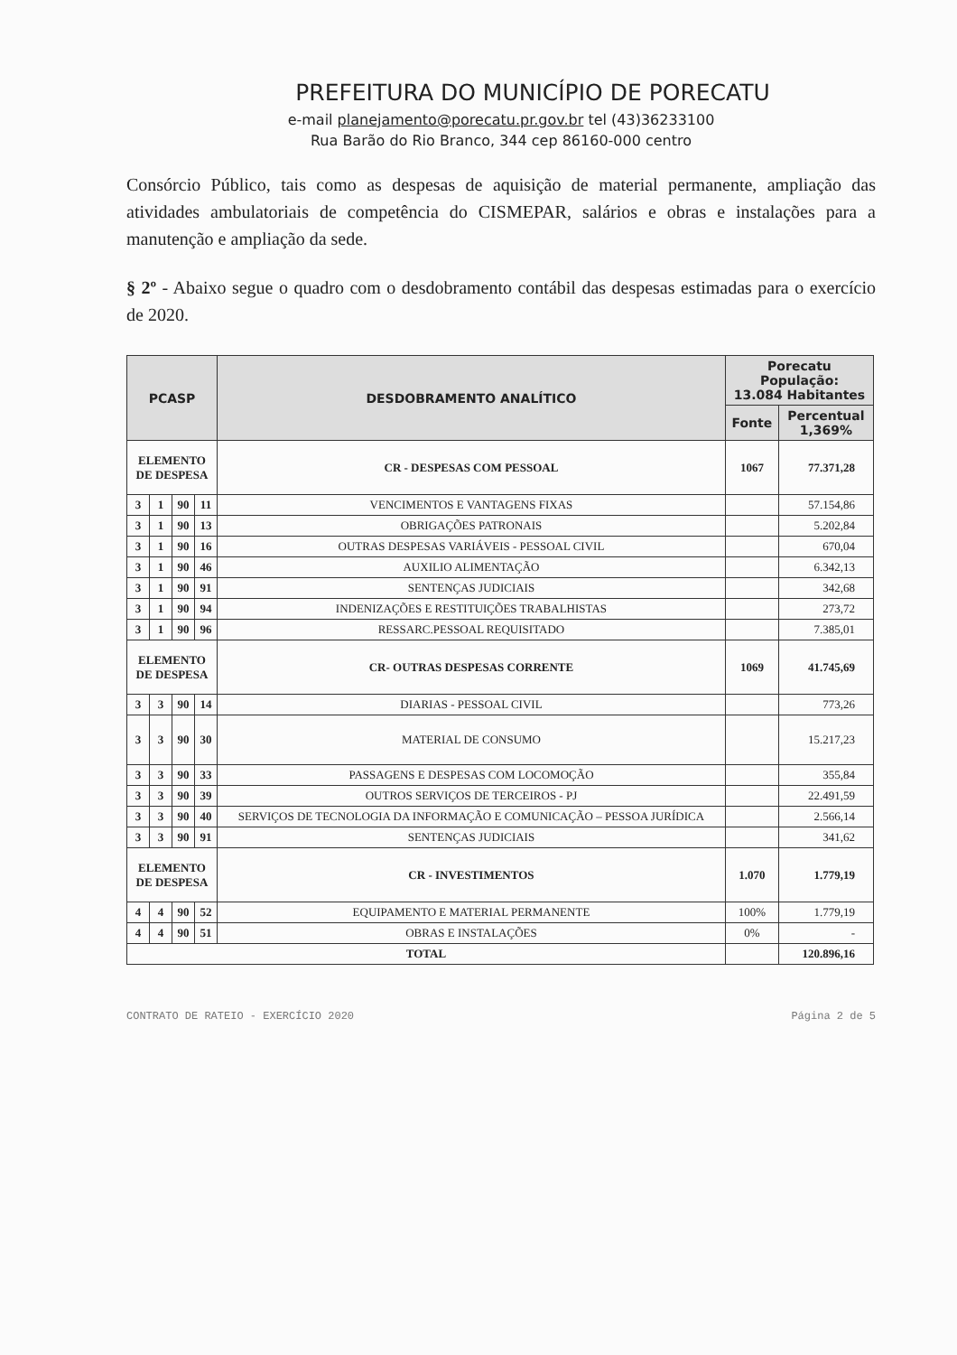PREFEITURA DO MUNICÍPIO DE PORECATU
e-mail planejamento@porecatu.pr.gov.br tel (43)36233100
Rua Barão do Rio Branco, 344 cep 86160-000 centro
Consórcio Público, tais como as despesas de aquisição de material permanente, ampliação das atividades ambulatoriais de competência do CISMEPAR, salários e obras e instalações para a manutenção e ampliação da sede.
§ 2º - Abaixo segue o quadro com o desdobramento contábil das despesas estimadas para o exercício de 2020.
| PCASP | | | | DESDOBRAMENTO ANALÍTICO | Porecatu População: 13.084 Habitantes | |
| --- | --- | --- | --- | --- | --- | --- |
| | | | | | Fonte | Percentual 1,369% |
| ELEMENTO DE DESPESA | | | | CR - DESPESAS COM PESSOAL | 1067 | 77.371,28 |
| 3 | 1 | 90 | 11 | VENCIMENTOS E VANTAGENS FIXAS | | 57.154,86 |
| 3 | 1 | 90 | 13 | OBRIGAÇÕES PATRONAIS | | 5.202,84 |
| 3 | 1 | 90 | 16 | OUTRAS DESPESAS VARIÁVEIS - PESSOAL CIVIL | | 670,04 |
| 3 | 1 | 90 | 46 | AUXILIO ALIMENTAÇÃO | | 6.342,13 |
| 3 | 1 | 90 | 91 | SENTENÇAS JUDICIAIS | | 342,68 |
| 3 | 1 | 90 | 94 | INDENIZAÇÕES E RESTITUIÇÕES TRABALHISTAS | | 273,72 |
| 3 | 1 | 90 | 96 | RESSARC.PESSOAL REQUISITADO | | 7.385,01 |
| ELEMENTO DE DESPESA | | | | CR- OUTRAS DESPESAS CORRENTE | 1069 | 41.745,69 |
| 3 | 3 | 90 | 14 | DIARIAS - PESSOAL CIVIL | | 773,26 |
| 3 | 3 | 90 | 30 | MATERIAL DE CONSUMO | | 15.217,23 |
| 3 | 3 | 90 | 33 | PASSAGENS E DESPESAS COM LOCOMOÇÃO | | 355,84 |
| 3 | 3 | 90 | 39 | OUTROS SERVIÇOS DE TERCEIROS - PJ | | 22.491,59 |
| 3 | 3 | 90 | 40 | SERVIÇOS DE TECNOLOGIA DA INFORMAÇÃO E COMUNICAÇÃO – PESSOA JURÍDICA | | 2.566,14 |
| 3 | 3 | 90 | 91 | SENTENÇAS JUDICIAIS | | 341,62 |
| ELEMENTO DE DESPESA | | | | CR - INVESTIMENTOS | 1.070 | 1.779,19 |
| 4 | 4 | 90 | 52 | EQUIPAMENTO E MATERIAL PERMANENTE | 100% | 1.779,19 |
| 4 | 4 | 90 | 51 | OBRAS E INSTALAÇÕES | 0% | - |
| TOTAL | | | | | | 120.896,16 |
CONTRATO DE RATEIO - EXERCÍCIO 2020 Página 2 de 5